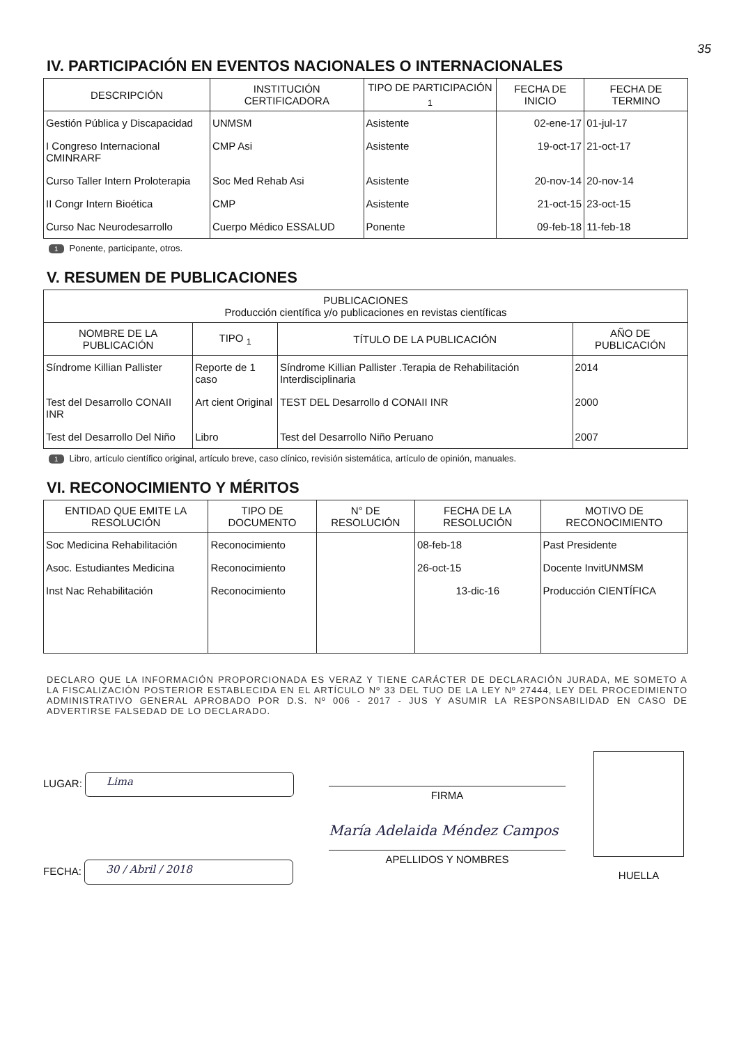35
IV. PARTICIPACIÓN EN EVENTOS NACIONALES O INTERNACIONALES
| DESCRIPCIÓN | INSTITUCIÓN CERTIFICADORA | TIPO DE PARTICIPACIÓN <sub>1</sub> | FECHA DE INICIO | FECHA DE TERMINO |
| --- | --- | --- | --- | --- |
| Gestión Pública y Discapacidad | UNMSM | Asistente | 02-ene-17 | 01-jul-17 |
| I Congreso Internacional CMINRARF | CMP Asi | Asistente | 19-oct-17 | 21-oct-17 |
| Curso Taller Intern Proloterapia | Soc Med Rehab Asi | Asistente | 20-nov-14 | 20-nov-14 |
| II Congr Intern Bioética | CMP | Asistente | 21-oct-15 | 23-oct-15 |
| Curso Nac Neurodesarrollo | Cuerpo Médico ESSALUD | Ponente | 09-feb-18 | 11-feb-18 |
1 Ponente, participante, otros.
V. RESUMEN DE PUBLICACIONES
| PUBLICACIONES Producción científica y/o publicaciones en revistas científicas | | | |
| --- | --- | --- | --- |
| NOMBRE DE LA PUBLICACIÓN | TIPO <sub>1</sub> | TÍTULO DE LA PUBLICACIÓN | AÑO DE PUBLICACIÓN |
| Síndrome Killian Pallister | Reporte de 1 caso | Síndrome Killian Pallister .Terapia de Rehabilitación Interdisciplinaria | 2014 |
| Test del Desarrollo CONAII INR | Art cient Original | TEST DEL Desarrollo d CONAII INR | 2000 |
| Test del Desarrollo Del Niño | Libro | Test del Desarrollo Niño Peruano | 2007 |
1 Libro, artículo científico original, artículo breve, caso clínico, revisión sistemática, artículo de opinión, manuales.
VI. RECONOCIMIENTO Y MÉRITOS
| ENTIDAD QUE EMITE LA RESOLUCIÓN | TIPO DE DOCUMENTO | N° DE RESOLUCIÓN | FECHA DE LA RESOLUCIÓN | MOTIVO DE RECONOCIMIENTO |
| --- | --- | --- | --- | --- |
| Soc Medicina Rehabilitación | Reconocimiento | | 08-feb-18 | Past Presidente |
| Asoc. Estudiantes Medicina | Reconocimiento | | 26-oct-15 | Docente InvitUNMSM |
| Inst Nac Rehabilitación | Reconocimiento | | 13-dic-16 | Producción CIENTÍFICA |
DECLARO QUE LA INFORMACIÓN PROPORCIONADA ES VERAZ Y TIENE CARÁCTER DE DECLARACIÓN JURADA, ME SOMETO A LA FISCALIZACIÓN POSTERIOR ESTABLECIDA EN EL ARTÍCULO Nº 33 DEL TUO DE LA LEY Nº 27444, LEY DEL PROCEDIMIENTO ADMINISTRATIVO GENERAL APROBADO POR D.S. Nº 006 - 2017 - JUS Y ASUMIR LA RESPONSABILIDAD EN CASO DE ADVERTIRSE FALSEDAD DE LO DECLARADO.
LUGAR: Lima
FECHA: 30 / Abril / 2018
FIRMA
María Adelaida Méndez Campos
APELLIDOS Y NOMBRES
HUELLA